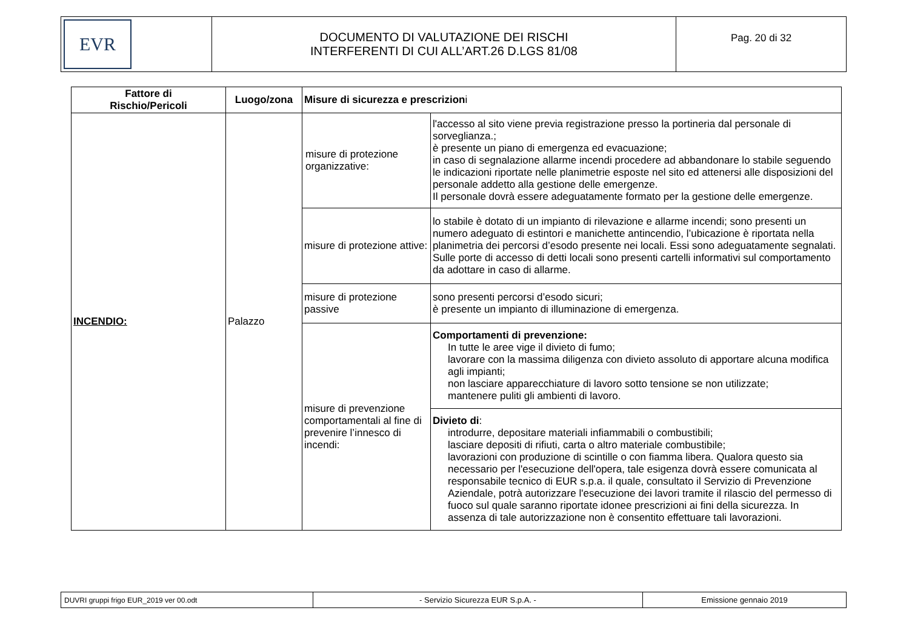| EVR | DOCUMENTO DI VALUTAZIONE DEI RISCHI INTERFERENTI DI CUI ALL’ART.26 D.LGS 81/08 | Pag. 20 di 32 |
| Fattore di Rischio/Pericoli | Luogo/zona | Misure di sicurezza e prescrizion i | |
| --- | --- | --- | --- |
| INCENDIO: | Palazzo | misure di protezione organizzative: | l'accesso al sito viene previa registrazione presso la portineria dal personale di sorveglianza.; è presente un piano di emergenza ed evacuazione; in caso di segnalazione allarme incendi procedere ad abbandonare lo stabile seguendo le indicazioni riportate nelle planimetrie esposte nel sito ed attenersi alle disposizioni del personale addetto alla gestione delle emergenze. Il personale dovrà essere adeguatamente formato per la gestione delle emergenze. |
| | | misure di protezione attive: | lo stabile è dotato di un impianto di rilevazione e allarme incendi; sono presenti un numero adeguato di estintori e manichette antincendio, l’ubicazione è riportata nella planimetria dei percorsi d’esodo presente nei locali. Essi sono adeguatamente segnalati. Sulle porte di accesso di detti locali sono presenti cartelli informativi sul comportamento da adottare in caso di allarme. |
| | | misure di protezione passive | sono presenti percorsi d’esodo sicuri; è presente un impianto di illuminazione di emergenza. |
| | | misure di prevenzione comportamentali al fine di prevenire l’innesco di incendi: | Comportamenti di prevenzione: In tutte le aree vige il divieto di fumo; lavorare con la massima diligenza con divieto assoluto di apportare alcuna modifica agli impianti; non lasciare apparecchiature di lavoro sotto tensione se non utilizzate; mantenere puliti gli ambienti di lavoro. |
| | | | Divieto di : introdurre, depositare materiali infiammabili o combustibili; lasciare depositi di rifiuti, carta o altro materiale combustibile; lavorazioni con produzione di scintille o con fiamma libera. Qualora questo sia necessario per l'esecuzione dell'opera, tale esigenza dovrà essere comunicata al responsabile tecnico di EUR s.p.a. il quale, consultato il Servizio di Prevenzione Aziendale, potrà autorizzare l'esecuzione dei lavori tramite il rilascio del permesso di fuoco sul quale saranno riportate idonee prescrizioni ai fini della sicurezza. In assenza di tale autorizzazione non è consentito effettuare tali lavorazioni. |
| DUVRI gruppi frigo EUR_2019 ver 00.odt | - Servizio Sicurezza EUR S.p.A. - | Emissione gennaio 2019 |